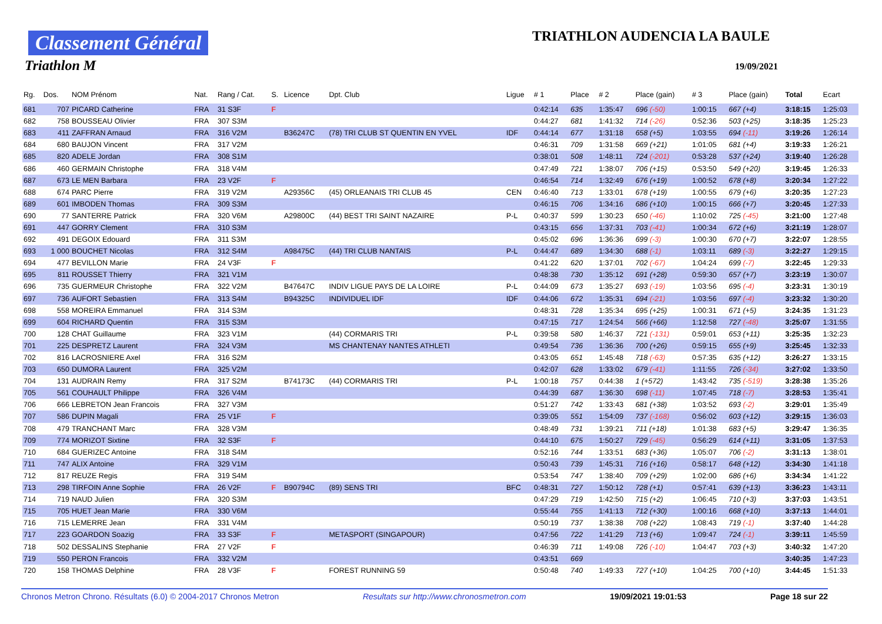Classement Général
Triathlon M
TRIATHLON AUDENCIA LA BAULE
19/09/2021
| Rg. | Dos. | NOM Prénom | Nat. | Rang / Cat. | S. | Licence | Dpt. Club | Ligue | # 1 | Place | # 2 | Place (gain) | # 3 | Place (gain) | Total | Ecart |
| --- | --- | --- | --- | --- | --- | --- | --- | --- | --- | --- | --- | --- | --- | --- | --- | --- |
| 681 | 707 | PICARD Catherine | FRA | 31 S3F | F | | | | 0:42:14 | 635 | 1:35:47 | 696 (-50) | 1:00:15 | 667 (+4) | 3:18:15 | 1:25:03 |
| 682 | 758 | BOUSSEAU Olivier | FRA | 307 S3M | | | | | 0:44:27 | 681 | 1:41:32 | 714 (-26) | 0:52:36 | 503 (+25) | 3:18:35 | 1:25:23 |
| 683 | 411 | ZAFFRAN Arnaud | FRA | 316 V2M | | B36247C | (78) TRI CLUB ST QUENTIN EN YVEL | IDF | 0:44:14 | 677 | 1:31:18 | 658 (+5) | 1:03:55 | 694 (-11) | 3:19:26 | 1:26:14 |
| 684 | 680 | BAUJON Vincent | FRA | 317 V2M | | | | | 0:46:31 | 709 | 1:31:58 | 669 (+21) | 1:01:05 | 681 (+4) | 3:19:33 | 1:26:21 |
| 685 | 820 | ADELE Jordan | FRA | 308 S1M | | | | | 0:38:01 | 508 | 1:48:11 | 724 (-201) | 0:53:28 | 537 (+24) | 3:19:40 | 1:26:28 |
| 686 | 460 | GERMAIN Christophe | FRA | 318 V4M | | | | | 0:47:49 | 721 | 1:38:07 | 706 (+15) | 0:53:50 | 549 (+20) | 3:19:45 | 1:26:33 |
| 687 | 673 | LE MEN Barbara | FRA | 23 V2F | F | | | | 0:46:54 | 714 | 1:32:49 | 676 (+19) | 1:00:52 | 678 (+8) | 3:20:34 | 1:27:22 |
| 688 | 674 | PARC Pierre | FRA | 319 V2M | | A29356C | (45) ORLEANAIS TRI CLUB 45 | CEN | 0:46:40 | 713 | 1:33:01 | 678 (+19) | 1:00:55 | 679 (+6) | 3:20:35 | 1:27:23 |
| 689 | 601 | IMBODEN Thomas | FRA | 309 S3M | | | | | 0:46:15 | 706 | 1:34:16 | 686 (+10) | 1:00:15 | 666 (+7) | 3:20:45 | 1:27:33 |
| 690 | 77 | SANTERRE Patrick | FRA | 320 V6M | | A29800C | (44) BEST TRI SAINT NAZAIRE | P-L | 0:40:37 | 599 | 1:30:23 | 650 (-46) | 1:10:02 | 725 (-45) | 3:21:00 | 1:27:48 |
| 691 | 447 | GORRY Clement | FRA | 310 S3M | | | | | 0:43:15 | 656 | 1:37:31 | 703 (-41) | 1:00:34 | 672 (+6) | 3:21:19 | 1:28:07 |
| 692 | 491 | DEGOIX Edouard | FRA | 311 S3M | | | | | 0:45:02 | 696 | 1:36:36 | 699 (-3) | 1:00:30 | 670 (+7) | 3:22:07 | 1:28:55 |
| 693 | 1 000 | BOUCHET Nicolas | FRA | 312 S4M | | A98475C | (44) TRI CLUB NANTAIS | P-L | 0:44:47 | 689 | 1:34:30 | 688 (-1) | 1:03:11 | 689 (-3) | 3:22:27 | 1:29:15 |
| 694 | 477 | BEVILLON Marie | FRA | 24 V3F | F | | | | 0:41:22 | 620 | 1:37:01 | 702 (-67) | 1:04:24 | 699 (-7) | 3:22:45 | 1:29:33 |
| 695 | 811 | ROUSSET Thierry | FRA | 321 V1M | | | | | 0:48:38 | 730 | 1:35:12 | 691 (+28) | 0:59:30 | 657 (+7) | 3:23:19 | 1:30:07 |
| 696 | 735 | GUERMEUR Christophe | FRA | 322 V2M | | B47647C | INDIV LIGUE PAYS DE LA LOIRE | P-L | 0:44:09 | 673 | 1:35:27 | 693 (-19) | 1:03:56 | 695 (-4) | 3:23:31 | 1:30:19 |
| 697 | 736 | AUFORT Sebastien | FRA | 313 S4M | | B94325C | INDIVIDUEL IDF | IDF | 0:44:06 | 672 | 1:35:31 | 694 (-21) | 1:03:56 | 697 (-4) | 3:23:32 | 1:30:20 |
| 698 | 558 | MOREIRA Emmanuel | FRA | 314 S3M | | | | | 0:48:31 | 728 | 1:35:34 | 695 (+25) | 1:00:31 | 671 (+5) | 3:24:35 | 1:31:23 |
| 699 | 604 | RICHARD Quentin | FRA | 315 S3M | | | | | 0:47:15 | 717 | 1:24:54 | 566 (+66) | 1:12:58 | 727 (-48) | 3:25:07 | 1:31:55 |
| 700 | 128 | CHAT Guillaume | FRA | 323 V1M | | | (44) CORMARIS TRI | P-L | 0:39:58 | 580 | 1:46:37 | 721 (-131) | 0:59:01 | 653 (+11) | 3:25:35 | 1:32:23 |
| 701 | 225 | DESPRETZ Laurent | FRA | 324 V3M | | | MS CHANTENAY NANTES ATHLETI | | 0:49:54 | 736 | 1:36:36 | 700 (+26) | 0:59:15 | 655 (+9) | 3:25:45 | 1:32:33 |
| 702 | 816 | LACROSNIERE Axel | FRA | 316 S2M | | | | | 0:43:05 | 651 | 1:45:48 | 718 (-63) | 0:57:35 | 635 (+12) | 3:26:27 | 1:33:15 |
| 703 | 650 | DUMORA Laurent | FRA | 325 V2M | | | | | 0:42:07 | 628 | 1:33:02 | 679 (-41) | 1:11:55 | 726 (-34) | 3:27:02 | 1:33:50 |
| 704 | 131 | AUDRAIN Remy | FRA | 317 S2M | | B74173C | (44) CORMARIS TRI | P-L | 1:00:18 | 757 | 0:44:38 | 1 (+572) | 1:43:42 | 735 (-519) | 3:28:38 | 1:35:26 |
| 705 | 561 | COUHAULT Philippe | FRA | 326 V4M | | | | | 0:44:39 | 687 | 1:36:30 | 698 (-11) | 1:07:45 | 718 (-7) | 3:28:53 | 1:35:41 |
| 706 | 666 | LEBRETON Jean Francois | FRA | 327 V3M | | | | | 0:51:27 | 742 | 1:33:43 | 681 (+38) | 1:03:52 | 693 (-2) | 3:29:01 | 1:35:49 |
| 707 | 586 | DUPIN Magali | FRA | 25 V1F | F | | | | 0:39:05 | 551 | 1:54:09 | 737 (-168) | 0:56:02 | 603 (+12) | 3:29:15 | 1:36:03 |
| 708 | 479 | TRANCHANT Marc | FRA | 328 V3M | | | | | 0:48:49 | 731 | 1:39:21 | 711 (+18) | 1:01:38 | 683 (+5) | 3:29:47 | 1:36:35 |
| 709 | 774 | MORIZOT Sixtine | FRA | 32 S3F | F | | | | 0:44:10 | 675 | 1:50:27 | 729 (-45) | 0:56:29 | 614 (+11) | 3:31:05 | 1:37:53 |
| 710 | 684 | GUERIZEC Antoine | FRA | 318 S4M | | | | | 0:52:16 | 744 | 1:33:51 | 683 (+36) | 1:05:07 | 706 (-2) | 3:31:13 | 1:38:01 |
| 711 | 747 | ALIX Antoine | FRA | 329 V1M | | | | | 0:50:43 | 739 | 1:45:31 | 716 (+16) | 0:58:17 | 648 (+12) | 3:34:30 | 1:41:18 |
| 712 | 817 | REUZE Regis | FRA | 319 S4M | | | | | 0:53:54 | 747 | 1:38:40 | 709 (+29) | 1:02:00 | 686 (+6) | 3:34:34 | 1:41:22 |
| 713 | 298 | TIRFOIN Anne Sophie | FRA | 26 V2F | F | B90794C | (89) SENS TRI | BFC | 0:48:31 | 727 | 1:50:12 | 728 (+1) | 0:57:41 | 639 (+13) | 3:36:23 | 1:43:11 |
| 714 | 719 | NAUD Julien | FRA | 320 S3M | | | | | 0:47:29 | 719 | 1:42:50 | 715 (+2) | 1:06:45 | 710 (+3) | 3:37:03 | 1:43:51 |
| 715 | 705 | HUET Jean Marie | FRA | 330 V6M | | | | | 0:55:44 | 755 | 1:41:13 | 712 (+30) | 1:00:16 | 668 (+10) | 3:37:13 | 1:44:01 |
| 716 | 715 | LEMERRE Jean | FRA | 331 V4M | | | | | 0:50:19 | 737 | 1:38:38 | 708 (+22) | 1:08:43 | 719 (-1) | 3:37:40 | 1:44:28 |
| 717 | 223 | GOARDON Soazig | FRA | 33 S3F | F | | METASPORT (SINGAPOUR) | | 0:47:56 | 722 | 1:41:29 | 713 (+6) | 1:09:47 | 724 (-1) | 3:39:11 | 1:45:59 |
| 718 | 502 | DESSALINS Stephanie | FRA | 27 V2F | F | | | | 0:46:39 | 711 | 1:49:08 | 726 (-10) | 1:04:47 | 703 (+3) | 3:40:32 | 1:47:20 |
| 719 | 550 | PERON Francois | FRA | 332 V2M | | | | | 0:43:51 | 669 | | | | | 3:40:35 | 1:47:23 |
| 720 | 158 | THOMAS Delphine | FRA | 28 V3F | F | | FOREST RUNNING 59 | | 0:50:48 | 740 | 1:49:33 | 727 (+10) | 1:04:25 | 700 (+10) | 3:44:45 | 1:51:33 |
Chronos Metron Chrono. Résultats (6.0) © 2004-2017 Chronos Metron Resultats sur http://www.chronosmetron.com 19/09/2021 19:01:53 Page 18 sur 22